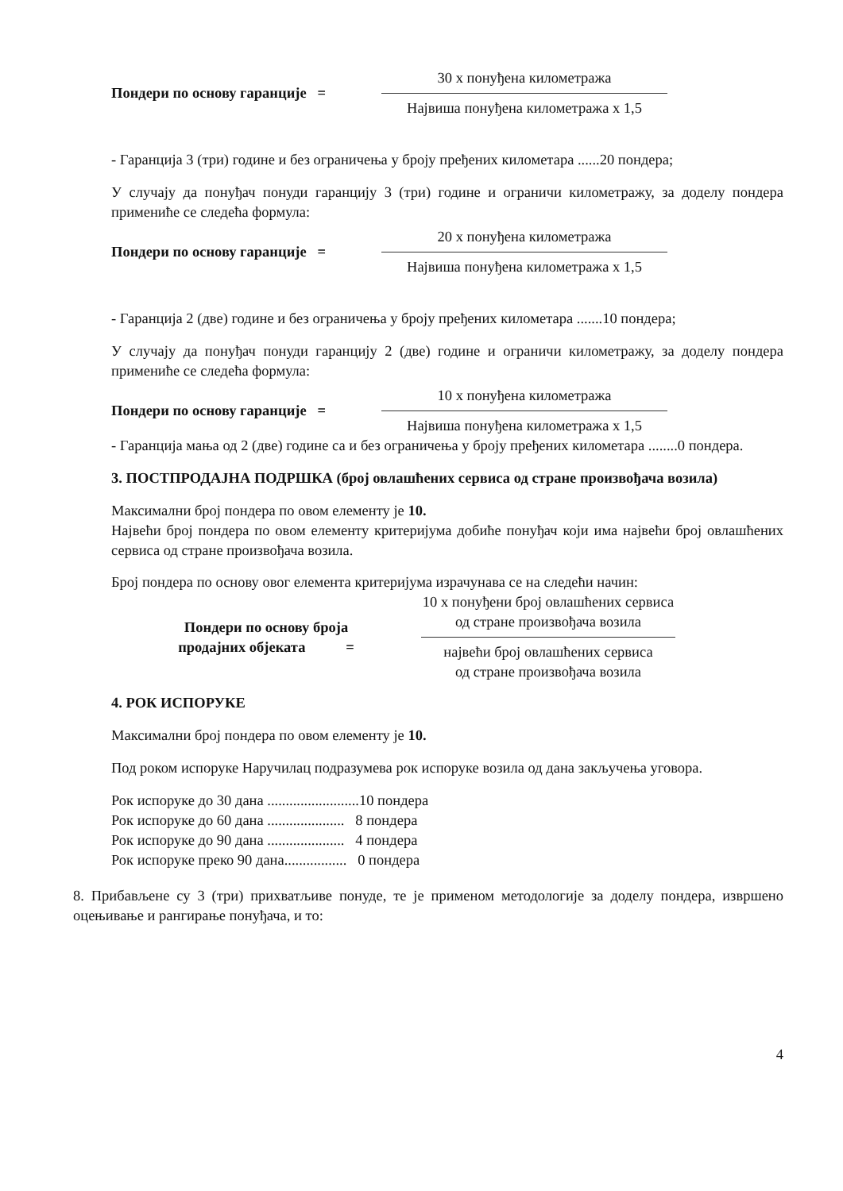Пондери по основу гаранције =
30 х понуђена километража
Највиша понуђена километража х 1,5
- Гаранција 3 (три) године и без ограничења у броју пређених километара ......20 пондера;
У случају да понуђач понуди гаранцију 3 (три) године и ограничи километражу, за доделу пондера примениће се следећа формула:
Пондери по основу гаранције =
20 х понуђена километража
Највиша понуђена километража х 1,5
- Гаранција 2 (две) године и без ограничења у броју пређених километара .......10 пондера;
У случају да понуђач понуди гаранцију 2 (две) године и ограничи километражу, за доделу пондера примениће се следећа формула:
Пондери по основу гаранције =
10 х понуђена километража
Највиша понуђена километража х 1,5
- Гаранција мања од 2 (две) године са и без ограничења у броју пређених километара ........0 пондера.
3. ПОСТПРОДАЈНА ПОДРШКА (број овлашћених сервиса од стране произвођача возила)
Максимални број пондера по овом елементу је 10.
Највећи број пондера по овом елементу критеријума добиће понуђач који има највећи број овлашћених сервиса од стране произвођача возила.
Број пондера по основу овог елемента критеријума израчунава се на следећи начин:
Пондери по основу броја
продајних објеката =
10 х понуђени број овлашћених сервиса
од стране произвођача возила
највећи број овлашћених сервиса
од стране произвођача возила
4. РОК ИСПОРУКЕ
Максимални број пондера по овом елементу је 10.
Под роком испоруке Наручилац подразумева рок испоруке возила од дана закључења уговора.
Рок испоруке до 30 дана .........................10 пондера
Рок испоруке до 60 дана ..................... 8 пондера
Рок испоруке до 90 дана ..................... 4 пондера
Рок испоруке преко 90 дана................. 0 пондера
8. Прибављене су 3 (три) прихватљиве понуде, те је применом методологије за доделу пондера, извршено оцењивање и рангирање понуђача, и то:
4